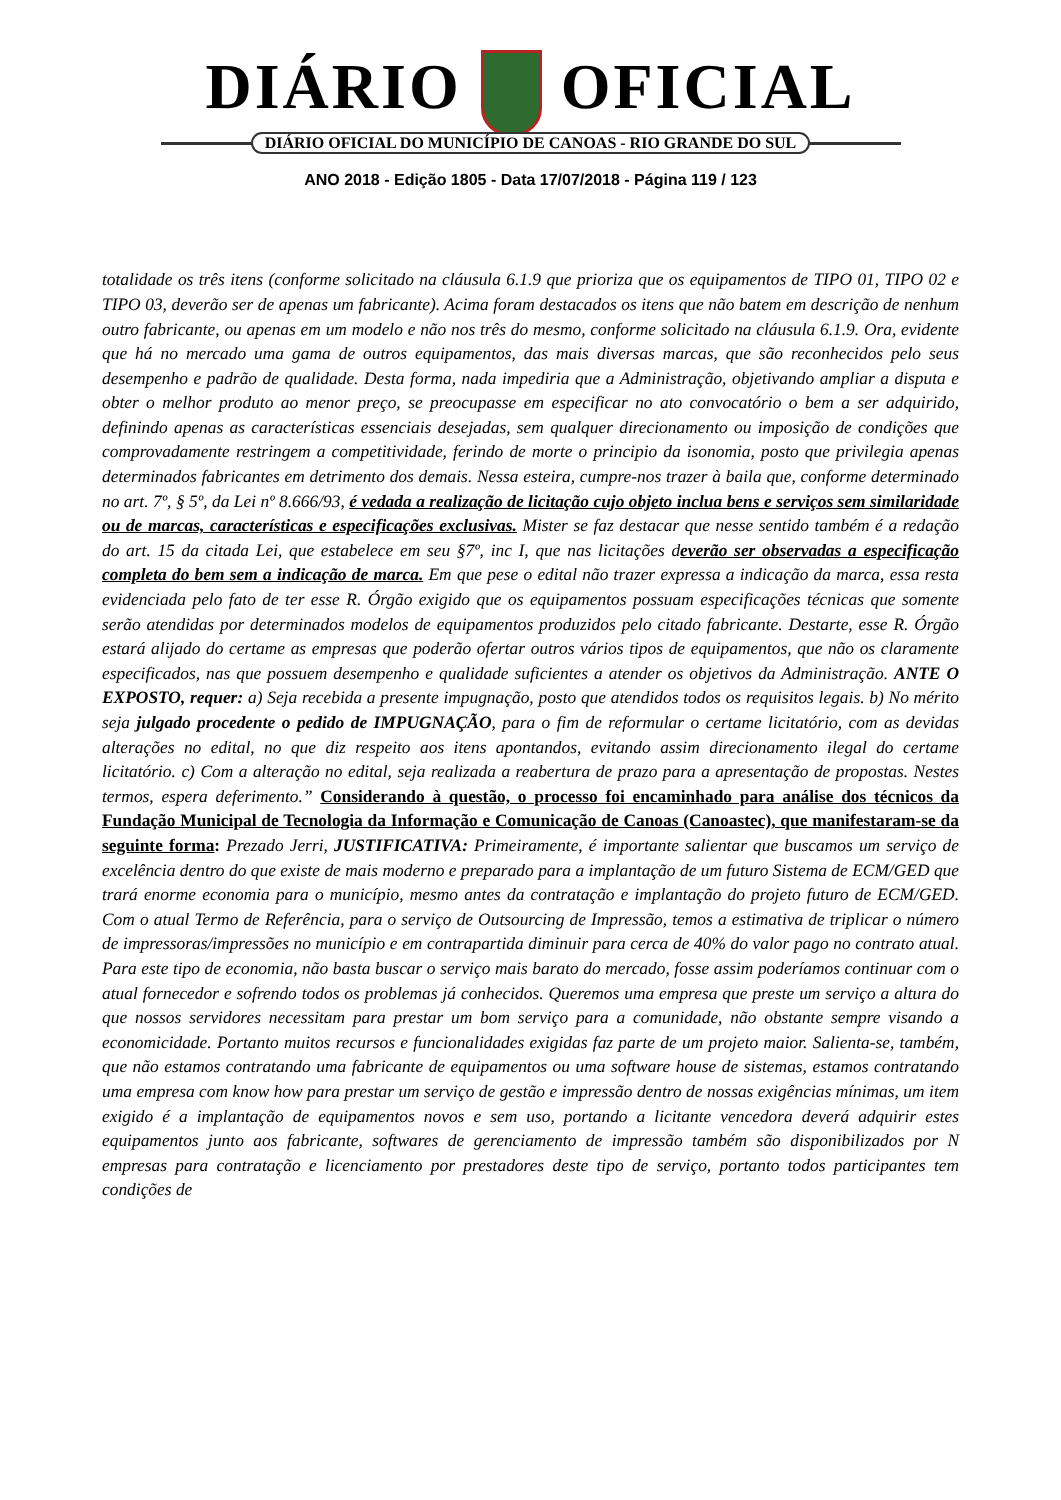DIÁRIO OFICIAL
DIÁRIO OFICIAL DO MUNICÍPIO DE CANOAS - RIO GRANDE DO SUL
ANO 2018 - Edição 1805 - Data 17/07/2018 - Página 119 / 123
totalidade os três itens (conforme solicitado na cláusula 6.1.9 que prioriza que os equipamentos de TIPO 01, TIPO 02 e TIPO 03, deverão ser de apenas um fabricante). Acima foram destacados os itens que não batem em descrição de nenhum outro fabricante, ou apenas em um modelo e não nos três do mesmo, conforme solicitado na cláusula 6.1.9. Ora, evidente que há no mercado uma gama de outros equipamentos, das mais diversas marcas, que são reconhecidos pelo seus desempenho e padrão de qualidade. Desta forma, nada impediria que a Administração, objetivando ampliar a disputa e obter o melhor produto ao menor preço, se preocupasse em especificar no ato convocatório o bem a ser adquirido, definindo apenas as características essenciais desejadas, sem qualquer direcionamento ou imposição de condições que comprovadamente restringem a competitividade, ferindo de morte o principio da isonomia, posto que privilegia apenas determinados fabricantes em detrimento dos demais. Nessa esteira, cumpre-nos trazer à baila que, conforme determinado no art. 7º, § 5º, da Lei nº 8.666/93, é vedada a realização de licitação cujo objeto inclua bens e serviços sem similaridade ou de marcas, características e especificações exclusivas. Mister se faz destacar que nesse sentido também é a redação do art. 15 da citada Lei, que estabelece em seu §7º, inc I, que nas licitações deverão ser observadas a especificação completa do bem sem a indicação de marca. Em que pese o edital não trazer expressa a indicação da marca, essa resta evidenciada pelo fato de ter esse R. Órgão exigido que os equipamentos possuam especificações técnicas que somente serão atendidas por determinados modelos de equipamentos produzidos pelo citado fabricante. Destarte, esse R. Órgão estará alijado do certame as empresas que poderão ofertar outros vários tipos de equipamentos, que não os claramente especificados, nas que possuem desempenho e qualidade suficientes a atender os objetivos da Administração. ANTE O EXPOSTO, requer: a) Seja recebida a presente impugnação, posto que atendidos todos os requisitos legais. b) No mérito seja julgado procedente o pedido de IMPUGNAÇÃO, para o fim de reformular o certame licitatório, com as devidas alterações no edital, no que diz respeito aos itens apontandos, evitando assim direcionamento ilegal do certame licitatório. c) Com a alteração no edital, seja realizada a reabertura de prazo para a apresentação de propostas. Nestes termos, espera deferimento.” Considerando à questão, o processo foi encaminhado para análise dos técnicos da Fundação Municipal de Tecnologia da Informação e Comunicação de Canoas (Canoastec), que manifestaram-se da seguinte forma: Prezado Jerri, JUSTIFICATIVA: Primeiramente, é importante salientar que buscamos um serviço de excelência dentro do que existe de mais moderno e preparado para a implantação de um futuro Sistema de ECM/GED que trará enorme economia para o município, mesmo antes da contratação e implantação do projeto futuro de ECM/GED. Com o atual Termo de Referência, para o serviço de Outsourcing de Impressão, temos a estimativa de triplicar o número de impressoras/impressões no município e em contrapartida diminuir para cerca de 40% do valor pago no contrato atual. Para este tipo de economia, não basta buscar o serviço mais barato do mercado, fosse assim poderíamos continuar com o atual fornecedor e sofrendo todos os problemas já conhecidos. Queremos uma empresa que preste um serviço a altura do que nossos servidores necessitam para prestar um bom serviço para a comunidade, não obstante sempre visando a economicidade. Portanto muitos recursos e funcionalidades exigidas faz parte de um projeto maior. Salienta-se, também, que não estamos contratando uma fabricante de equipamentos ou uma software house de sistemas, estamos contratando uma empresa com know how para prestar um serviço de gestão e impressão dentro de nossas exigências mínimas, um item exigido é a implantação de equipamentos novos e sem uso, portando a licitante vencedora deverá adquirir estes equipamentos junto aos fabricante, softwares de gerenciamento de impressão também são disponibilizados por N empresas para contratação e licenciamento por prestadores deste tipo de serviço, portanto todos participantes tem condições de